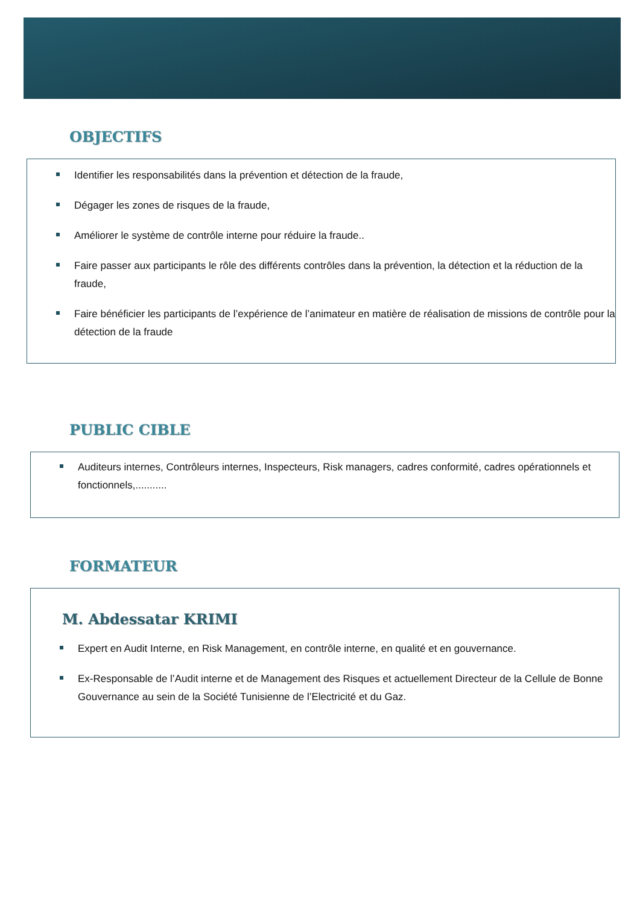OBJECTIFS
Identifier les responsabilités dans la prévention et détection de la fraude,
Dégager les zones de risques de la fraude,
Améliorer le système de contrôle interne pour réduire la fraude..
Faire passer aux participants le rôle des différents contrôles dans la prévention, la détection et la réduction de la fraude,
Faire bénéficier les participants de l’expérience de l’animateur en matière de réalisation de missions de contrôle pour la détection de la fraude
PUBLIC CIBLE
Auditeurs internes, Contrôleurs internes, Inspecteurs, Risk managers, cadres conformité, cadres opérationnels et fonctionnels,...........
FORMATEUR
M. Abdessatar KRIMI
Expert en Audit Interne, en Risk Management, en contrôle interne, en qualité et en gouvernance.
Ex-Responsable de l’Audit interne et de Management des Risques et actuellement Directeur de la Cellule de Bonne Gouvernance au sein de la Société Tunisienne de l’Electricité et du Gaz.